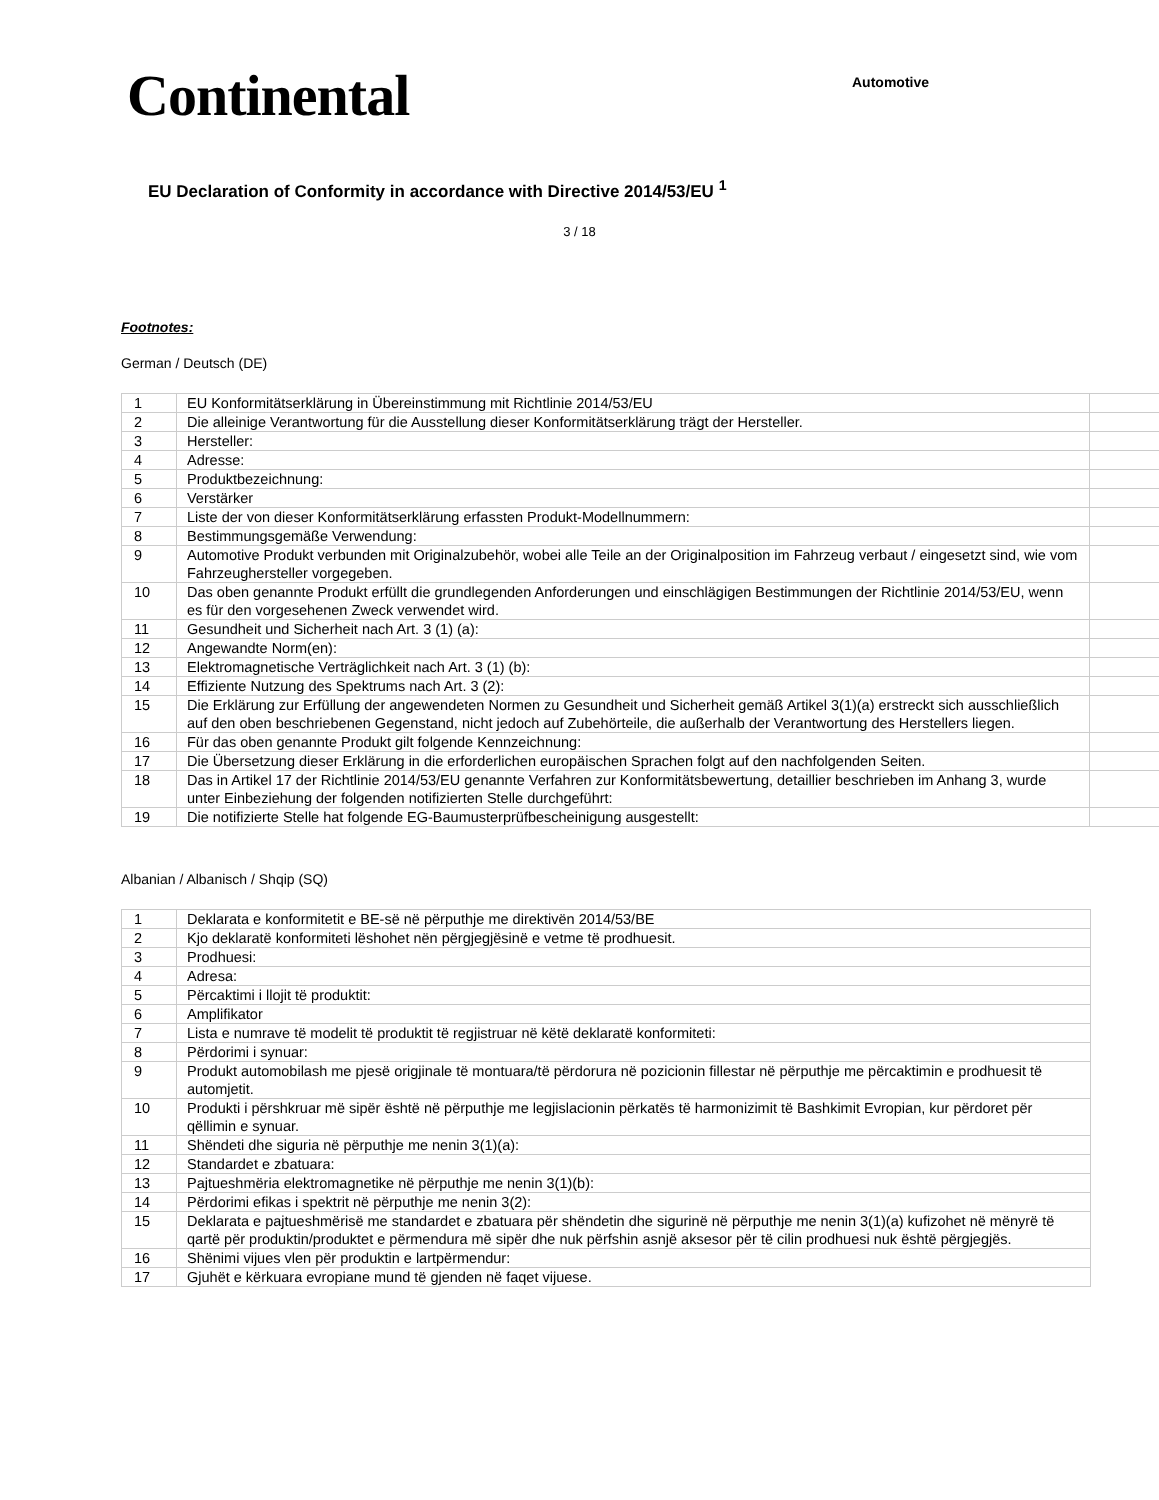Continental
Automotive
EU Declaration of Conformity in accordance with Directive 2014/53/EU <sup>1</sup>
3 / 18
Footnotes:
German / Deutsch (DE)
| 1 | EU Konformitätserklärung in Übereinstimmung mit Richtlinie 2014/53/EU | |
| 2 | Die alleinige Verantwortung für die Ausstellung dieser Konformitätserklärung trägt der Hersteller. | |
| 3 | Hersteller: | |
| 4 | Adresse: | |
| 5 | Produktbezeichnung: | |
| 6 | Verstärker | |
| 7 | Liste der von dieser Konformitätserklärung erfassten Produkt-Modellnummern: | |
| 8 | Bestimmungsgemäße Verwendung: | |
| 9 | Automotive Produkt verbunden mit Originalzubehör, wobei alle Teile an der Originalposition im Fahrzeug verbaut / eingesetzt sind, wie vom Fahrzeughersteller vorgegeben. | |
| 10 | Das oben genannte Produkt erfüllt die grundlegenden Anforderungen und einschlägigen Bestimmungen der Richtlinie 2014/53/EU, wenn es für den vorgesehenen Zweck verwendet wird. | |
| 11 | Gesundheit und Sicherheit nach Art. 3 (1) (a): | |
| 12 | Angewandte Norm(en): | |
| 13 | Elektromagnetische Verträglichkeit nach Art. 3 (1) (b): | |
| 14 | Effiziente Nutzung des Spektrums nach Art. 3 (2): | |
| 15 | Die Erklärung zur Erfüllung der angewendeten Normen zu Gesundheit und Sicherheit gemäß Artikel 3(1)(a) erstreckt sich ausschließlich auf den oben beschriebenen Gegenstand, nicht jedoch auf Zubehörteile, die außerhalb der Verantwortung des Herstellers liegen. | |
| 16 | Für das oben genannte Produkt gilt folgende Kennzeichnung: | |
| 17 | Die Übersetzung dieser Erklärung in die erforderlichen europäischen Sprachen folgt auf den nachfolgenden Seiten. | |
| 18 | Das in Artikel 17 der Richtlinie 2014/53/EU genannte Verfahren zur Konformitätsbewertung, detaillier beschrieben im Anhang 3, wurde unter Einbeziehung der folgenden notifizierten Stelle durchgeführt: | |
| 19 | Die notifizierte Stelle hat folgende EG-Baumusterprüfbescheinigung ausgestellt: | |
Albanian / Albanisch / Shqip (SQ)
| 1 | Deklarata e konformitetit e BE-së në përputhje me direktivën 2014/53/BE |
| 2 | Kjo deklaratë konformiteti lëshohet nën përgjegjësinë e vetme të prodhuesit. |
| 3 | Prodhuesi: |
| 4 | Adresa: |
| 5 | Përcaktimi i llojit të produktit: |
| 6 | Amplifikator |
| 7 | Lista e numrave të modelit të produktit të regjistruar në këtë deklaratë konformiteti: |
| 8 | Përdorimi i synuar: |
| 9 | Produkt automobilash me pjesë origjinale të montuara/të përdorura në pozicionin fillestar në përputhje me përcaktimin e prodhuesit të automjetit. |
| 10 | Produkti i përshkruar më sipër është në përputhje me legjislacionin përkatës të harmonizimit të Bashkimit Evropian, kur përdoret për qëllimin e synuar. |
| 11 | Shëndeti dhe siguria në përputhje me nenin 3(1)(a): |
| 12 | Standardet e zbatuara: |
| 13 | Pajtueshmëria elektromagnetike në përputhje me nenin 3(1)(b): |
| 14 | Përdorimi efikas i spektrit në përputhje me nenin 3(2): |
| 15 | Deklarata e pajtueshmërisë me standardet e zbatuara për shëndetin dhe sigurinë në përputhje me nenin 3(1)(a) kufizohet në mënyrë të qartë për produktin/produktet e përmendura më sipër dhe nuk përfshin asnjë aksesor për të cilin prodhuesi nuk është përgjegjës. |
| 16 | Shënimi vijues vlen për produktin e lartpërmendur: |
| 17 | Gjuhët e kërkuara evropiane mund të gjenden në faqet vijuese. |